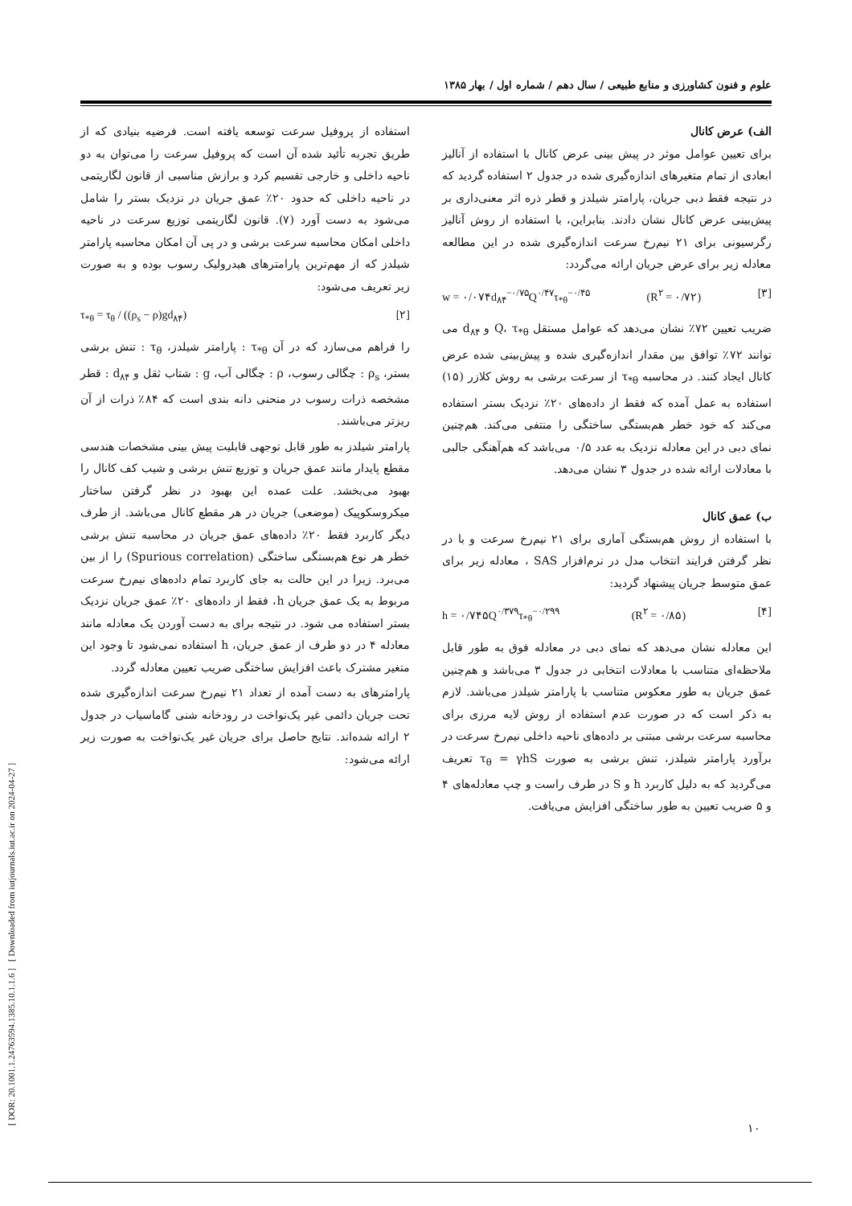[ DOR: 20.1001.1.24763594.1385.10.1.1.6 ] [ Downloaded from iutjournals.iut.ac.ir on 2024-04-27 ]
علوم و فنون کشاورزی و منابع طبیعی / سال دهم / شماره اول / بهار ۱۳۸۵
استفاده از پروفیل سرعت توسعه یافته است. فرضیه بنیادی که از طریق تجربه تأئید شده آن است که پروفیل سرعت را می‌توان به دو ناحیه داخلی و خارجی تقسیم کرد و برازش مناسبی از قانون لگاریتمی در ناحیه داخلی که حدود ۲۰٪ عمق جریان در نزدیک بستر را شامل می‌شود به دست آورد (۷). قانون لگاریتمی توزیع سرعت در ناحیه داخلی امکان محاسبه سرعت برشی و در پی آن امکان محاسبه پارامتر شیلدز که از مهم‌ترین پارامترهای هیدرولیک رسوب بوده و به صورت زیر تعریف می‌شود:
τ<sub>*θ</sub> = τ<sub>θ</sub> / ((ρ<sub>s</sub> − ρ)gd<sub>۸۴</sub>) [۲]
را فراهم می‌سازد که در آن τ<sub>*θ</sub> : پارامتر شیلدز، τ<sub>θ</sub> : تنش برشی بستر، ρ<sub>s</sub> : چگالی رسوب، ρ : چگالی آب، g : شتاب ثقل و d<sub>۸۴</sub> : قطر مشخصه ذرات رسوب در منحنی دانه بندی است که ۸۴٪ ذرات از آن ریزتر می‌باشند.
پارامتر شیلدز به طور قابل توجهی قابلیت پیش بینی مشخصات هندسی مقطع پایدار مانند عمق جریان و توزیع تنش برشی و شیب کف کانال را بهبود می‌بخشد. علت عمده این بهبود در نظر گرفتن ساختار میکروسکوپیک (موضعی) جریان در هر مقطع کانال می‌باشد. از طرف دیگر کاربرد فقط ۲۰٪ داده‌های عمق جریان در محاسبه تنش برشی خطر هر نوع هم‌بستگی ساختگی (Spurious correlation) را از بین می‌برد. زیرا در این حالت به جای کاربرد تمام داده‌های نیم‌رخ سرعت مربوط به یک عمق جریان h، فقط از داده‌های ۲۰٪ عمق جریان نزدیک بستر استفاده می شود. در نتیجه برای به دست آوردن یک معادله مانند معادله ۴ در دو طرف از عمق جریان، h استفاده نمی‌شود تا وجود این متغیر مشترک باعث افزایش ساختگی ضریب تعیین معادله گردد.
پارامترهای به دست آمده از تعداد ۲۱ نیم‌رخ سرعت اندازه‌گیری شده تحت جریان دائمی غیر یک‌نواخت در رودخانه شنی گاماسیاب در جدول ۲ ارائه شده‌اند. نتایج حاصل برای جریان غیر یک‌نواخت به صورت زیر ارائه می‌شود:
الف) عرض کانال
برای تعیین عوامل موثر در پیش بینی عرض کانال با استفاده از آنالیز ابعادی از تمام متغیرهای اندازه‌گیری شده در جدول ۲ استفاده گردید که در نتیجه فقط دبی جریان، پارامتر شیلدز و قطر ذره اثر معنی‌داری بر پیش‌بینی عرض کانال نشان دادند. بنابراین، با استفاده از روش آنالیز رگرسیونی برای ۲۱ نیم‌رخ سرعت اندازه‌گیری شده در این مطالعه معادله زیر برای عرض جریان ارائه می‌گردد:
w = ۰/۰۷۴d<sub>۸۴</sub><sup>−۰/۷۵</sup>Q<sup>۰/۴۷</sup>τ<sub>*θ</sub><sup>−۰/۴۵</sup> (R<sup>۲</sup> = ۰/۷۲) [۳]
ضریب تعیین ۷۲٪ نشان می‌دهد که عوامل مستقل Q، τ<sub>*θ</sub> و d<sub>۸۴</sub> می توانند ۷۲٪ توافق بین مقدار اندازه‌گیری شده و پیش‌بینی شده عرض کانال ایجاد کنند. در محاسبه τ<sub>*θ</sub> از سرعت برشی به روش کلازر (۱۵) استفاده به عمل آمده که فقط از داده‌های ۲۰٪ نزدیک بستر استفاده می‌کند که خود خطر هم‌بستگی ساختگی را منتفی می‌کند. هم‌چنین نمای دبی در این معادله نزدیک به عدد ۰/۵ می‌باشد که هم‌آهنگی جالبی با معادلات ارائه شده در جدول ۳ نشان می‌دهد.
ب) عمق کانال
با استفاده از روش هم‌بستگی آماری برای ۲۱ نیم‌رخ سرعت و با در نظر گرفتن فرایند انتخاب مدل در نرم‌افزار SAS ، معادله زیر برای عمق متوسط جریان پیشنهاد گردید:
h = ۰/۷۴۵Q<sup>۰/۳۷۹</sup>τ<sub>*θ</sub><sup>−۰/۲۹۹</sup> (R<sup>۲</sup> = ۰/۸۵) [۴]
این معادله نشان می‌دهد که نمای دبی در معادله فوق به طور قابل ملاحظه‌ای متناسب با معادلات انتخابی در جدول ۳ می‌باشد و هم‌چنین عمق جریان به طور معکوس متناسب با پارامتر شیلدز می‌باشد. لازم به ذکر است که در صورت عدم استفاده از روش لایه مرزی برای محاسبه سرعت برشی مبتنی بر داده‌های ناحیه داخلی نیم‌رخ سرعت در برآورد پارامتر شیلدز، تنش برشی به صورت τ<sub>θ</sub> = γhS تعریف می‌گردید که به دلیل کاربرد h و S در طرف راست و چپ معادله‌های ۴ و ۵ ضریب تعیین به طور ساختگی افزایش می‌یافت.
۱۰